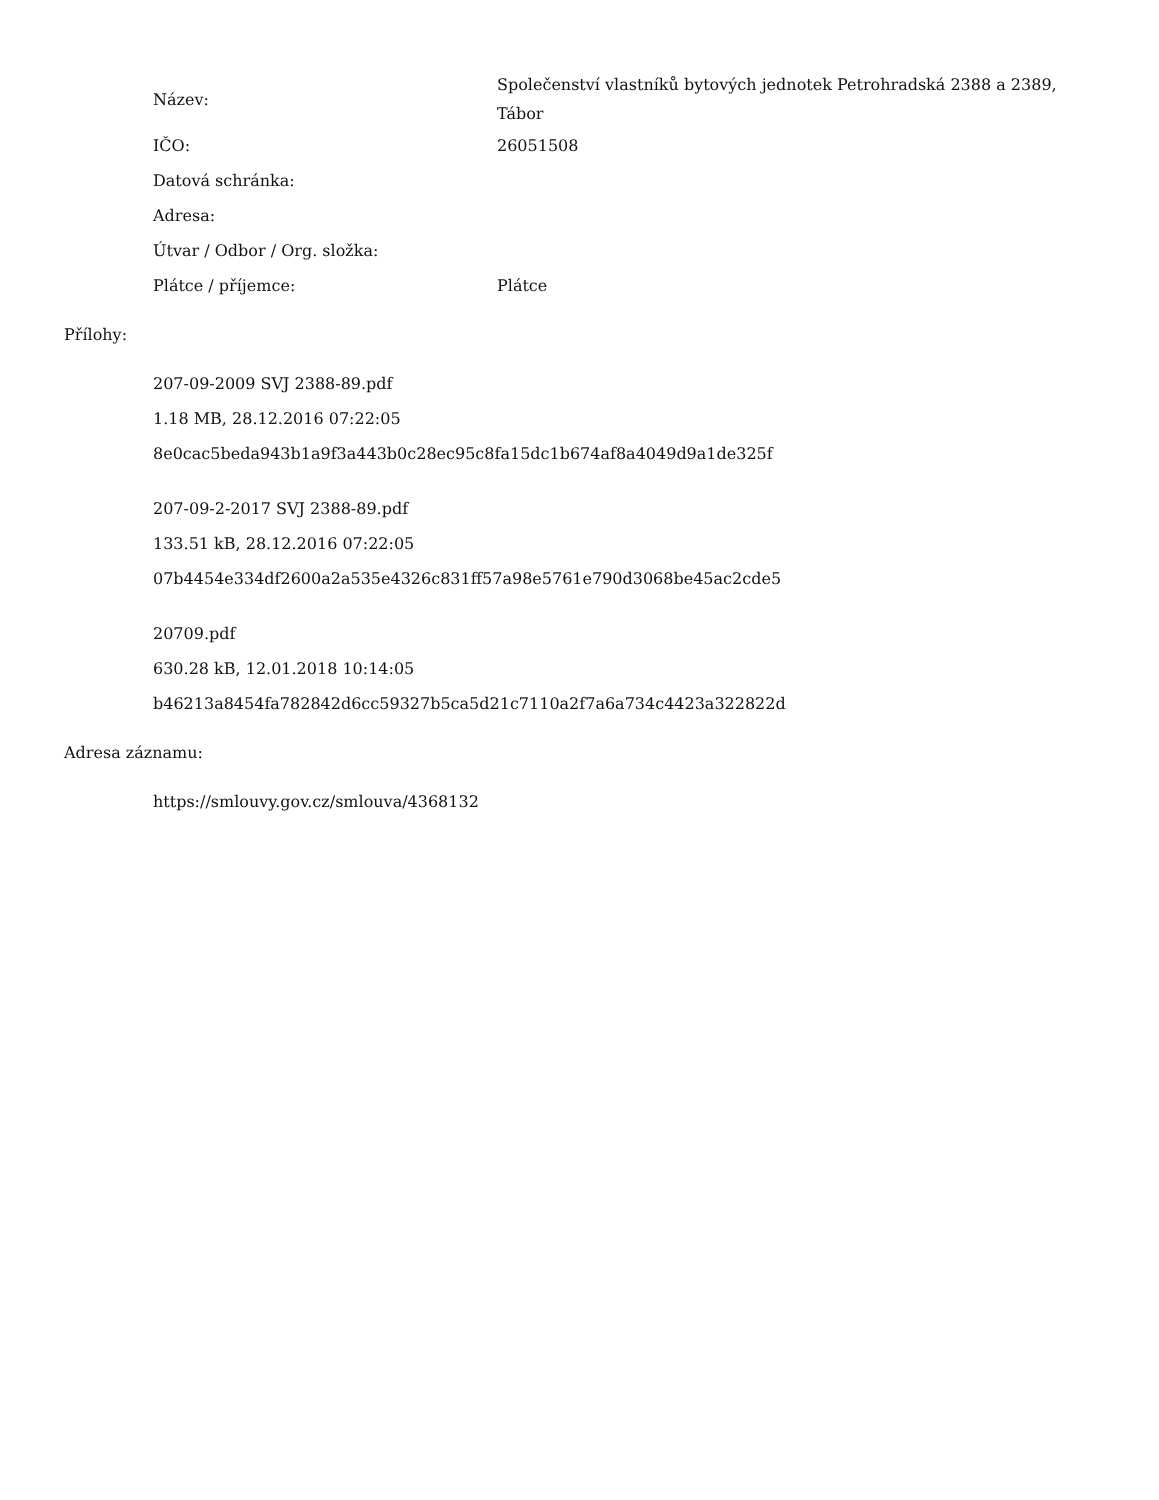| Název: | Společenství vlastníků bytových jednotek Petrohradská 2388 a 2389, Tábor |
| IČO: | 26051508 |
| Datová schránka: | |
| Adresa: | |
| Útvar / Odbor / Org. složka: | |
| Plátce / příjemce: | Plátce |
Přílohy:
207-09-2009 SVJ 2388-89.pdf
1.18 MB, 28.12.2016 07:22:05
8e0cac5beda943b1a9f3a443b0c28ec95c8fa15dc1b674af8a4049d9a1de325f
207-09-2-2017 SVJ 2388-89.pdf
133.51 kB, 28.12.2016 07:22:05
07b4454e334df2600a2a535e4326c831ff57a98e5761e790d3068be45ac2cde5
20709.pdf
630.28 kB, 12.01.2018 10:14:05
b46213a8454fa782842d6cc59327b5ca5d21c7110a2f7a6a734c4423a322822d
Adresa záznamu:
https://smlouvy.gov.cz/smlouva/4368132